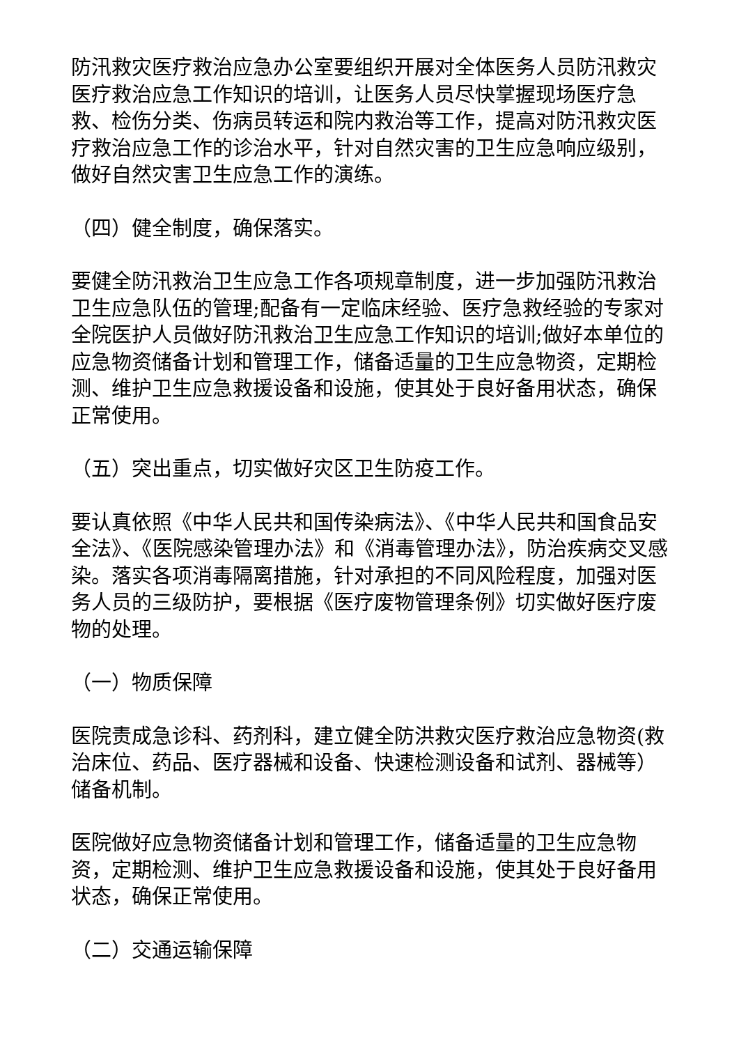防汛救灾医疗救治应急办公室要组织开展对全体医务人员防汛救灾医疗救治应急工作知识的培训，让医务人员尽快掌握现场医疗急救、检伤分类、伤病员转运和院内救治等工作，提高对防汛救灾医疗救治应急工作的诊治水平，针对自然灾害的卫生应急响应级别，做好自然灾害卫生应急工作的演练。
（四）健全制度，确保落实。
要健全防汛救治卫生应急工作各项规章制度，进一步加强防汛救治卫生应急队伍的管理;配备有一定临床经验、医疗急救经验的专家对全院医护人员做好防汛救治卫生应急工作知识的培训;做好本单位的应急物资储备计划和管理工作，储备适量的卫生应急物资，定期检测、维护卫生应急救援设备和设施，使其处于良好备用状态，确保正常使用。
（五）突出重点，切实做好灾区卫生防疫工作。
要认真依照《中华人民共和国传染病法》、《中华人民共和国食品安全法》、《医院感染管理办法》和《消毒管理办法》，防治疾病交叉感染。落实各项消毒隔离措施，针对承担的不同风险程度，加强对医务人员的三级防护，要根据《医疗废物管理条例》切实做好医疗废物的处理。
（一）物质保障
医院责成急诊科、药剂科，建立健全防洪救灾医疗救治应急物资(救治床位、药品、医疗器械和设备、快速检测设备和试剂、器械等）储备机制。
医院做好应急物资储备计划和管理工作，储备适量的卫生应急物资，定期检测、维护卫生应急救援设备和设施，使其处于良好备用状态，确保正常使用。
（二）交通运输保障